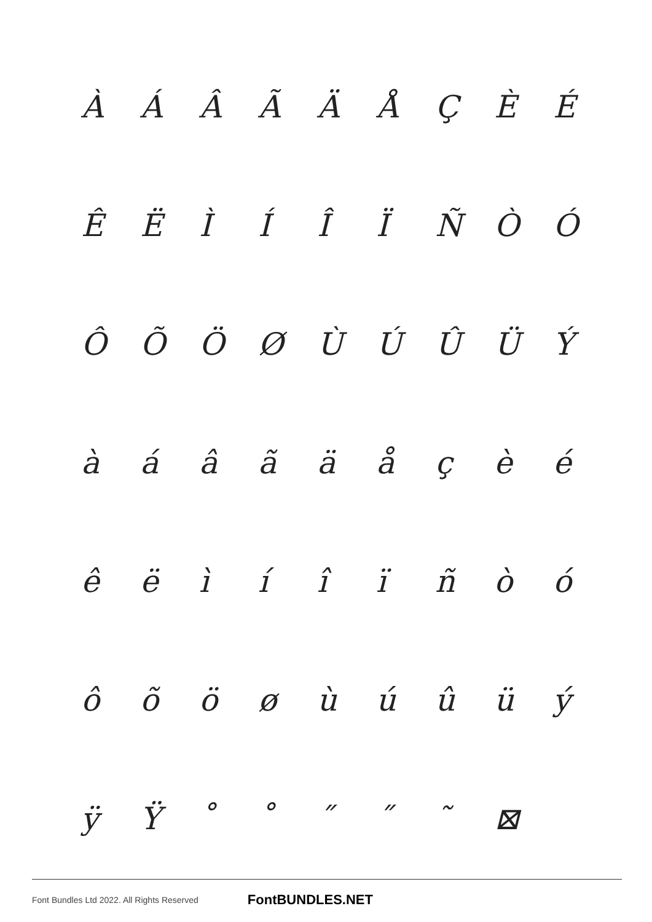À Á Â Ã Ä Å Ç È É
Ê Ë Ì Í Î Ï Ñ Ò Ó
Ô Õ Ö Ø Ù Ú Û Ü Ý
à á â ã ä å ç è é
ê ë ì í î ï ñ ò ó
ô õ ö ø ù ú û ü ý
ÿ Ÿ ˚ ˚ ˝ ˝ ˜ ⊠
Font Bundles Ltd 2022. All Rights Reserved
FontBUNDLES.NET